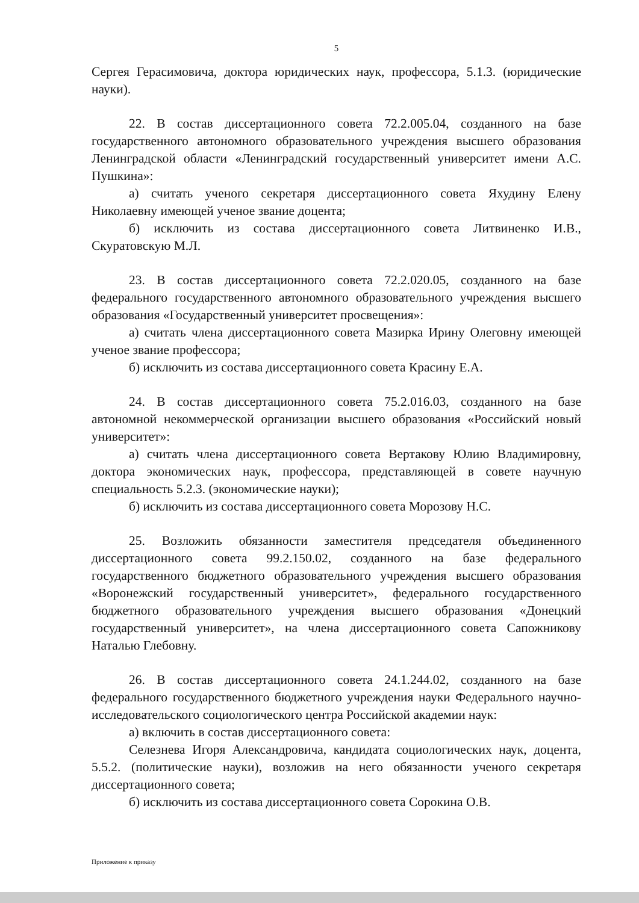5
Сергея Герасимовича, доктора юридических наук, профессора, 5.1.3. (юридические науки).
22. В состав диссертационного совета 72.2.005.04, созданного на базе государственного автономного образовательного учреждения высшего образования Ленинградской области «Ленинградский государственный университет имени А.С. Пушкина»:
а) считать ученого секретаря диссертационного совета Яхудину Елену Николаевну имеющей ученое звание доцента;
б) исключить из состава диссертационного совета Литвиненко И.В., Скуратовскую М.Л.
23. В состав диссертационного совета 72.2.020.05, созданного на базе федерального государственного автономного образовательного учреждения высшего образования «Государственный университет просвещения»:
а) считать члена диссертационного совета Мазирка Ирину Олеговну имеющей ученое звание профессора;
б) исключить из состава диссертационного совета Красину Е.А.
24. В состав диссертационного совета 75.2.016.03, созданного на базе автономной некоммерческой организации высшего образования «Российский новый университет»:
а) считать члена диссертационного совета Вертакову Юлию Владимировну, доктора экономических наук, профессора, представляющей в совете научную специальность 5.2.3. (экономические науки);
б) исключить из состава диссертационного совета Морозову Н.С.
25. Возложить обязанности заместителя председателя объединенного диссертационного совета 99.2.150.02, созданного на базе федерального государственного бюджетного образовательного учреждения высшего образования «Воронежский государственный университет», федерального государственного бюджетного образовательного учреждения высшего образования «Донецкий государственный университет», на члена диссертационного совета Сапожникову Наталью Глебовну.
26. В состав диссертационного совета 24.1.244.02, созданного на базе федерального государственного бюджетного учреждения науки Федерального научно-исследовательского социологического центра Российской академии наук:
а) включить в состав диссертационного совета:
Селезнева Игоря Александровича, кандидата социологических наук, доцента, 5.5.2. (политические науки), возложив на него обязанности ученого секретаря диссертационного совета;
б) исключить из состава диссертационного совета Сорокина О.В.
Приложение к приказу